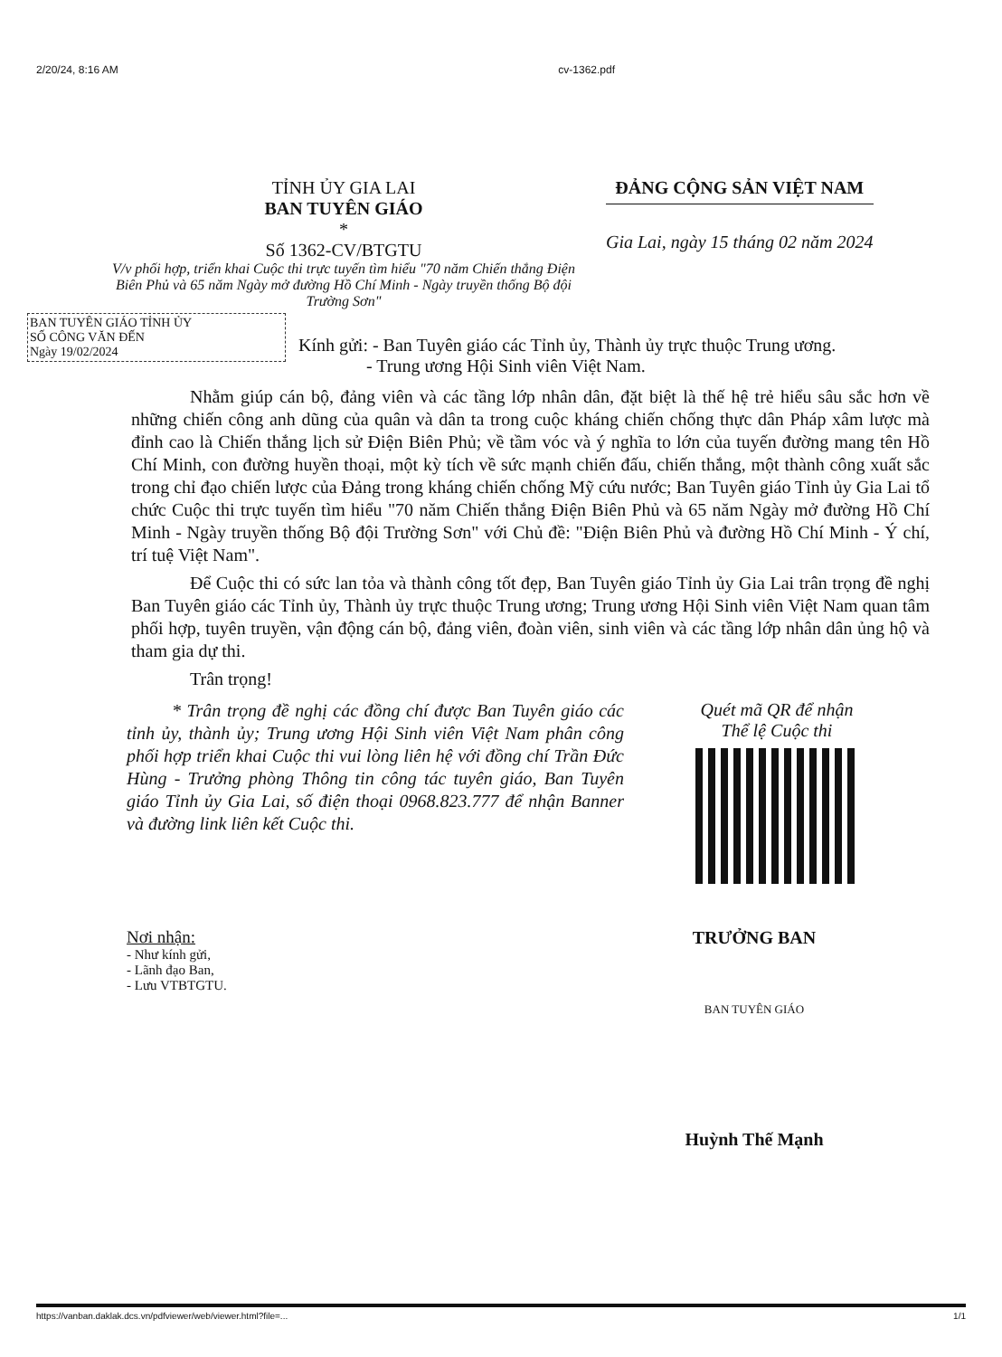2/20/24, 8:16 AM cv-1362.pdf
TỈNH ỦY GIA LAI
BAN TUYÊN GIÁO
*
Số 1362-CV/BTGTU
V/v phối hợp, triển khai Cuộc thi trực tuyến tìm hiểu "70 năm Chiến thắng Điện Biên Phủ và 65 năm Ngày mở đường Hồ Chí Minh - Ngày truyền thống Bộ đội Trường Sơn"
ĐẢNG CỘNG SẢN VIỆT NAM
Gia Lai, ngày 15 tháng 02 năm 2024
BAN TUYÊN GIÁO TỈNH ỦY
SỐ CÔNG VĂN ĐẾN
Ngày 19/02/2024
Kính gửi: - Ban Tuyên giáo các Tỉnh ủy, Thành ủy trực thuộc Trung ương.
- Trung ương Hội Sinh viên Việt Nam.
Nhằm giúp cán bộ, đảng viên và các tầng lớp nhân dân, đặt biệt là thế hệ trẻ hiểu sâu sắc hơn về những chiến công anh dũng của quân và dân ta trong cuộc kháng chiến chống thực dân Pháp xâm lược mà đỉnh cao là Chiến thắng lịch sử Điện Biên Phủ; về tầm vóc và ý nghĩa to lớn của tuyến đường mang tên Hồ Chí Minh, con đường huyền thoại, một kỳ tích về sức mạnh chiến đấu, chiến thắng, một thành công xuất sắc trong chỉ đạo chiến lược của Đảng trong kháng chiến chống Mỹ cứu nước; Ban Tuyên giáo Tỉnh ủy Gia Lai tổ chức Cuộc thi trực tuyến tìm hiểu "70 năm Chiến thắng Điện Biên Phủ và 65 năm Ngày mở đường Hồ Chí Minh - Ngày truyền thống Bộ đội Trường Sơn" với Chủ đề: "Điện Biên Phủ và đường Hồ Chí Minh - Ý chí, trí tuệ Việt Nam".
Để Cuộc thi có sức lan tỏa và thành công tốt đẹp, Ban Tuyên giáo Tỉnh ủy Gia Lai trân trọng đề nghị Ban Tuyên giáo các Tỉnh ủy, Thành ủy trực thuộc Trung ương; Trung ương Hội Sinh viên Việt Nam quan tâm phối hợp, tuyên truyền, vận động cán bộ, đảng viên, đoàn viên, sinh viên và các tầng lớp nhân dân ủng hộ và tham gia dự thi.
Trân trọng!
* Trân trọng đề nghị các đồng chí được Ban Tuyên giáo các tỉnh ủy, thành ủy; Trung ương Hội Sinh viên Việt Nam phân công phối hợp triển khai Cuộc thi vui lòng liên hệ với đồng chí Trần Đức Hùng - Trưởng phòng Thông tin công tác tuyên giáo, Ban Tuyên giáo Tỉnh ủy Gia Lai, số điện thoại 0968.823.777 để nhận Banner và đường link liên kết Cuộc thi.
Quét mã QR để nhận
Thể lệ Cuộc thi
Nơi nhận:
- Như kính gửi,
- Lãnh đạo Ban,
- Lưu VTBTGTU.
TRƯỞNG BAN
BAN TUYÊN GIÁO
Huỳnh Thế Mạnh
https://vanban.daklak.dcs.vn/pdfviewer/web/viewer.html?file=... 1/1